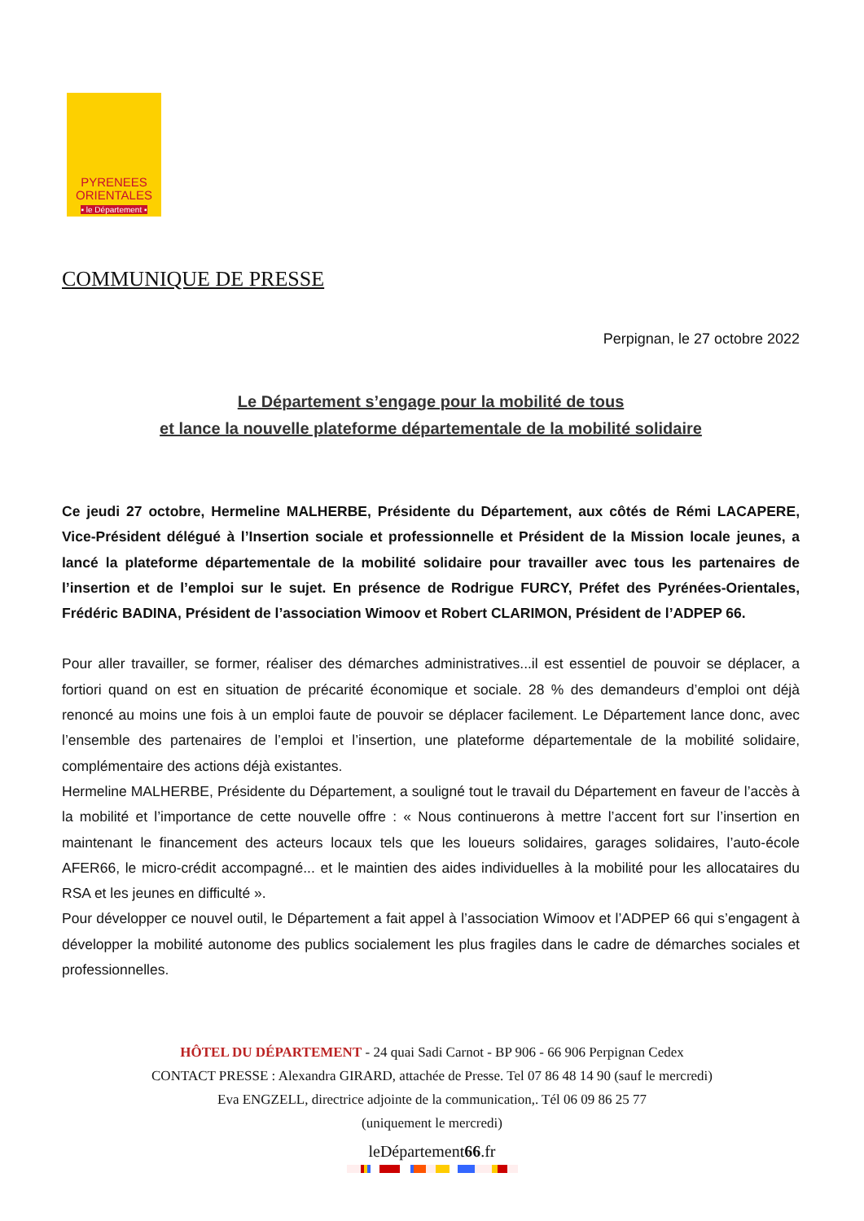PYRENEES
ORIENTALES
▪ le Département ▪
COMMUNIQUE DE PRESSE
Perpignan, le 27 octobre 2022
Le Département s’engage pour la mobilité de tous
et lance la nouvelle plateforme départementale de la mobilité solidaire
Ce jeudi 27 octobre, Hermeline MALHERBE, Présidente du Département, aux côtés de Rémi LACAPERE, Vice-Président délégué à l’Insertion sociale et professionnelle et Président de la Mission locale jeunes, a lancé la plateforme départementale de la mobilité solidaire pour travailler avec tous les partenaires de l’insertion et de l’emploi sur le sujet. En présence de Rodrigue FURCY, Préfet des Pyrénées-Orientales, Frédéric BADINA, Président de l’association Wimoov et Robert CLARIMON, Président de l’ADPEP 66.
Pour aller travailler, se former, réaliser des démarches administratives...il est essentiel de pouvoir se déplacer, a fortiori quand on est en situation de précarité économique et sociale. 28 % des demandeurs d’emploi ont déjà renoncé au moins une fois à un emploi faute de pouvoir se déplacer facilement. Le Département lance donc, avec l’ensemble des partenaires de l’emploi et l’insertion, une plateforme départementale de la mobilité solidaire, complémentaire des actions déjà existantes.
Hermeline MALHERBE, Présidente du Département, a souligné tout le travail du Département en faveur de l’accès à la mobilité et l’importance de cette nouvelle offre : « Nous continuerons à mettre l’accent fort sur l’insertion en maintenant le financement des acteurs locaux tels que les loueurs solidaires, garages solidaires, l’auto-école AFER66, le micro-crédit accompagné... et le maintien des aides individuelles à la mobilité pour les allocataires du RSA et les jeunes en difficulté ».
Pour développer ce nouvel outil, le Département a fait appel à l’association Wimoov et l’ADPEP 66 qui s’engagent à développer la mobilité autonome des publics socialement les plus fragiles dans le cadre de démarches sociales et professionnelles.
HÔTEL DU DÉPARTEMENT - 24 quai Sadi Carnot - BP 906 - 66 906 Perpignan Cedex
CONTACT PRESSE : Alexandra GIRARD, attachée de Presse. Tel 07 86 48 14 90 (sauf le mercredi)
Eva ENGZELL, directrice adjointe de la communication,. Tél 06 09 86 25 77
(uniquement le mercredi)
leDépartement66.fr